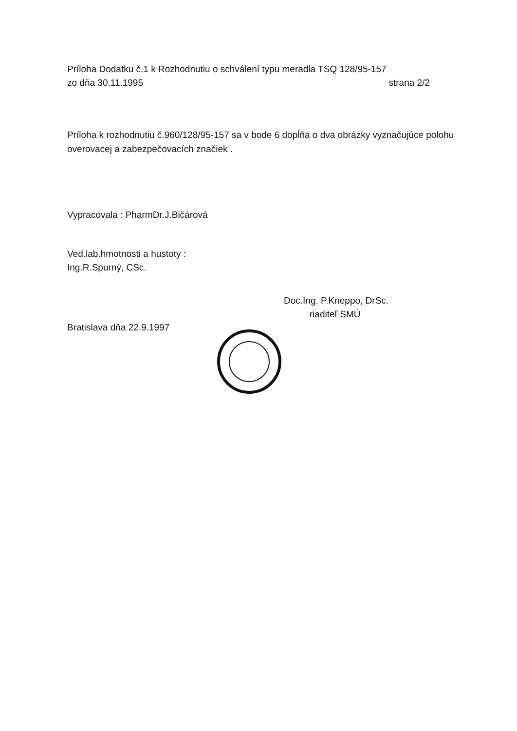Príloha Dodatku č.1 k Rozhodnutiu o schválení typu meradla TSQ 128/95-157
zo dňa 30.11.1995 strana 2/2
Príloha k rozhodnutiu č.960/128/95-157 sa v bode 6 dopĺňa o dva obrázky vyznačujúce polohu overovacej a zabezpečovacích značiek .
Vypracovala : PharmDr.J.Bičárová
Ved.lab.hmotnosti a hustoty :
Ing.R.Spurný, CSc.
Bratislava dňa 22.9.1997
Doc.Ing. P.Kneppo, DrSc.
riaditeľ SMÚ